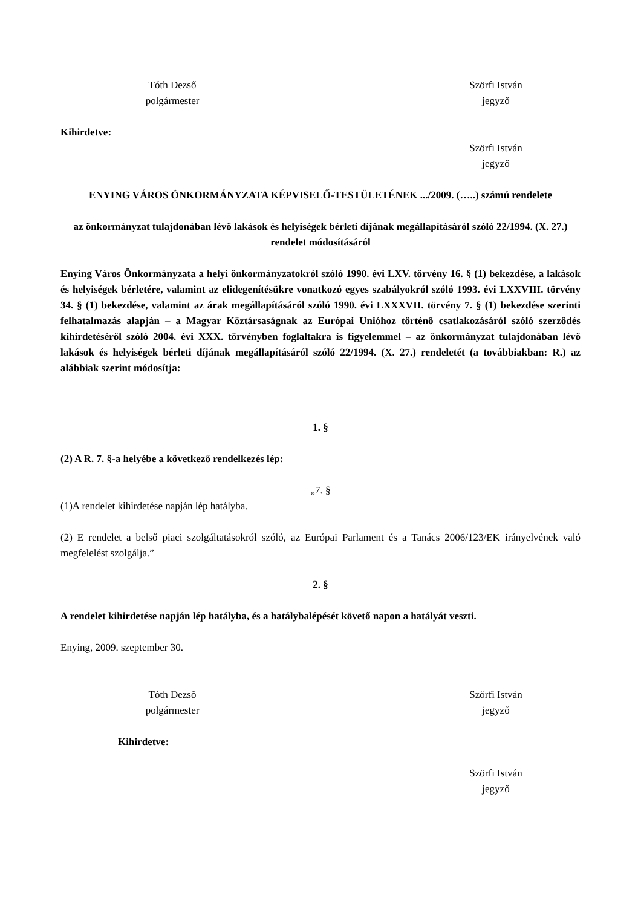Tóth Dezső
polgármester
Szörfi István
jegyző
Kihirdetve:
Szörfi István
jegyző
ENYING VÁROS ÖNKORMÁNYZATA KÉPVISELŐ-TESTÜLETÉNEK .../2009. (…..) számú rendelete
az önkormányzat tulajdonában lévő lakások és helyiségek bérleti díjának megállapításáról szóló 22/1994. (X. 27.) rendelet módosításáról
Enying Város Önkormányzata a helyi önkormányzatokról szóló 1990. évi LXV. törvény 16. § (1) bekezdése, a lakások és helyiségek bérletére, valamint az elidegenítésükre vonatkozó egyes szabályokról szóló 1993. évi LXXVIII. törvény 34. § (1) bekezdése, valamint az árak megállapításáról szóló 1990. évi LXXXVII. törvény 7. § (1) bekezdése szerinti felhatalmazás alapján – a Magyar Köztársaságnak az Európai Unióhoz történő csatlakozásáról szóló szerződés kihirdetéséről szóló 2004. évi XXX. törvényben foglaltakra is figyelemmel – az önkormányzat tulajdonában lévő lakások és helyiségek bérleti díjának megállapításáról szóló 22/1994. (X. 27.) rendeletét (a továbbiakban: R.) az alábbiak szerint módosítja:
1. §
(2) A R. 7. §-a helyébe a következő rendelkezés lép:
„7. §
(1)A rendelet kihirdetése napján lép hatályba.
(2) E rendelet a belső piaci szolgáltatásokról szóló, az Európai Parlament és a Tanács 2006/123/EK irányelvének való megfelelést szolgálja.”
2. §
A rendelet kihirdetése napján lép hatályba, és a hatálybalépését követő napon a hatályát veszti.
Enying, 2009. szeptember 30.
Tóth Dezső
polgármester
Szörfi István
jegyző
Kihirdetve:
Szörfi István
jegyző